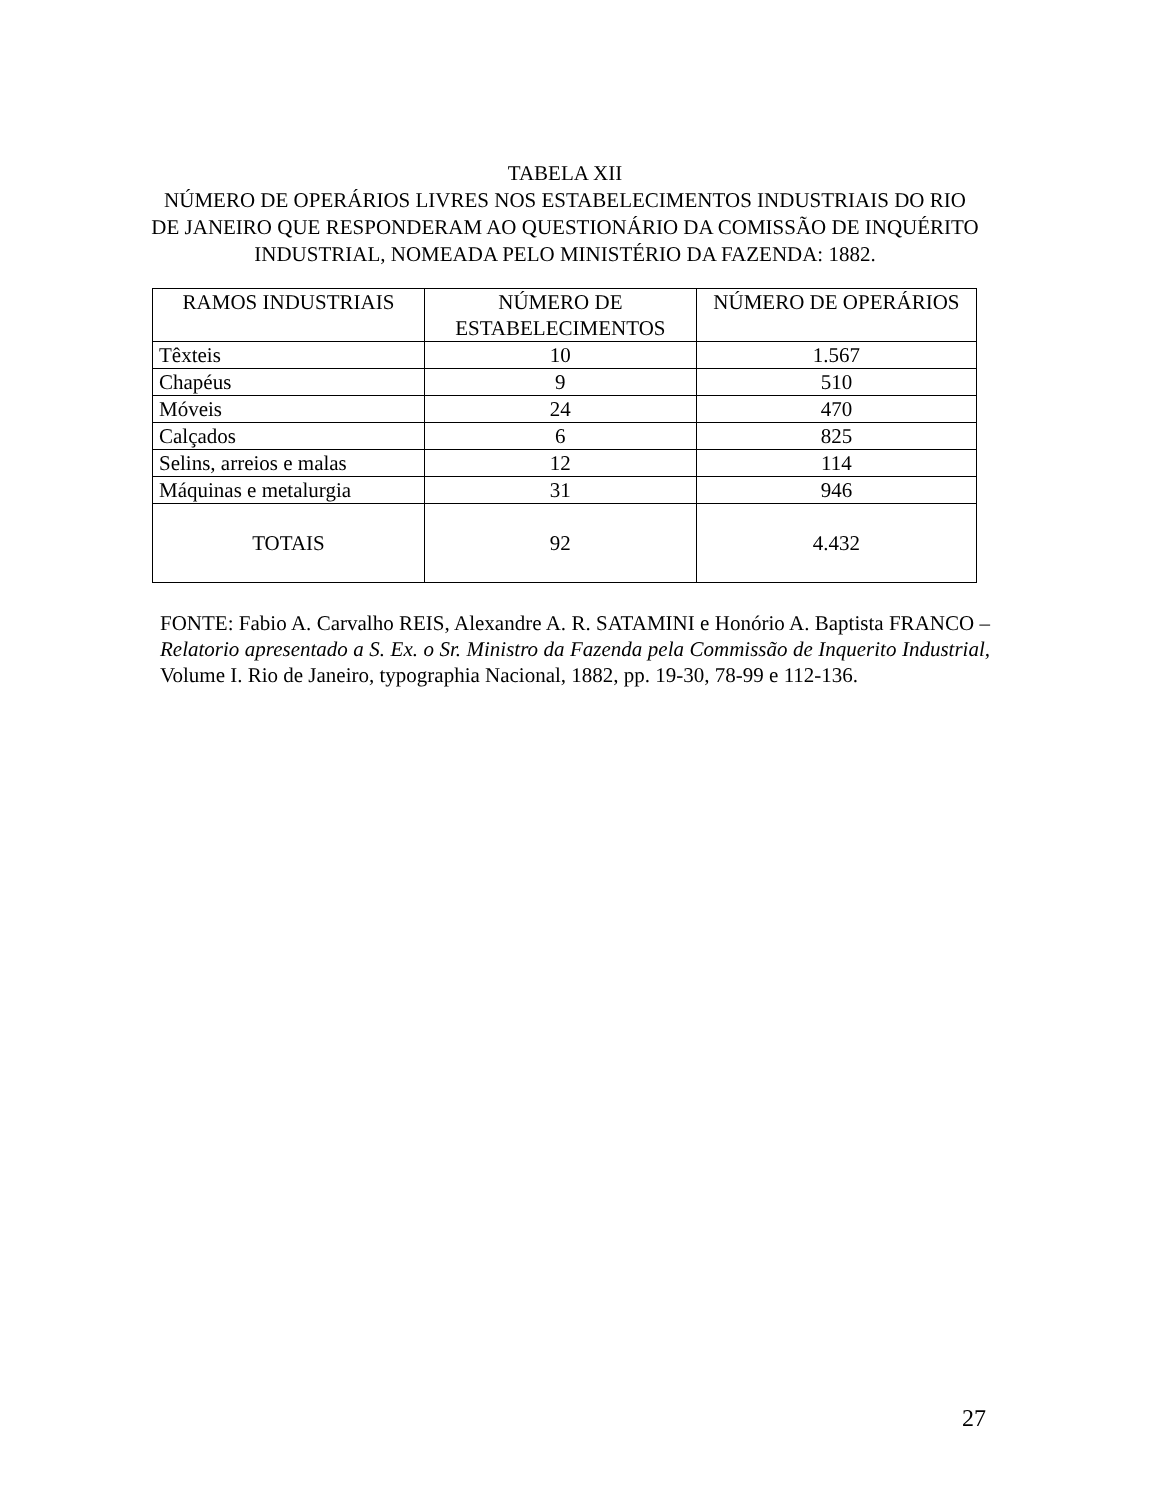TABELA XII
NÚMERO DE OPERÁRIOS LIVRES NOS ESTABELECIMENTOS INDUSTRIAIS DO RIO DE JANEIRO QUE RESPONDERAM AO QUESTIONÁRIO DA COMISSÃO DE INQUÉRITO INDUSTRIAL, NOMEADA PELO MINISTÉRIO DA FAZENDA: 1882.
| RAMOS INDUSTRIAIS | NÚMERO DE ESTABELECIMENTOS | NÚMERO DE OPERÁRIOS |
| --- | --- | --- |
| Têxteis | 10 | 1.567 |
| Chapéus | 9 | 510 |
| Móveis | 24 | 470 |
| Calçados | 6 | 825 |
| Selins, arreios e malas | 12 | 114 |
| Máquinas e metalurgia | 31 | 946 |
| TOTAIS | 92 | 4.432 |
FONTE: Fabio A. Carvalho REIS, Alexandre A. R. SATAMINI e Honório A. Baptista FRANCO – Relatorio apresentado a S. Ex. o Sr. Ministro da Fazenda pela Commissão de Inquerito Industrial, Volume I. Rio de Janeiro, typographia Nacional, 1882, pp. 19-30, 78-99 e 112-136.
27